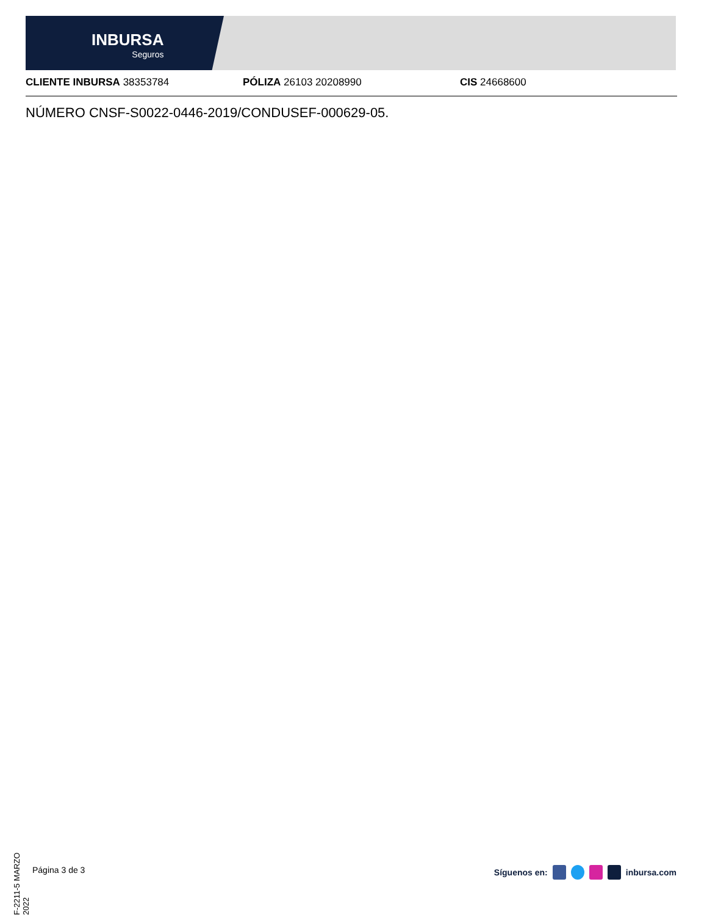INBURSA
Seguros
CLIENTE INBURSA 38353784 PÓLIZA 26103 20208990 CIS 24668600
NÚMERO CNSF-S0022-0446-2019/CONDUSEF-000629-05.
F-2211-5 MARZO 2022
Página 3 de 3 Síguenos en: inbursa.com